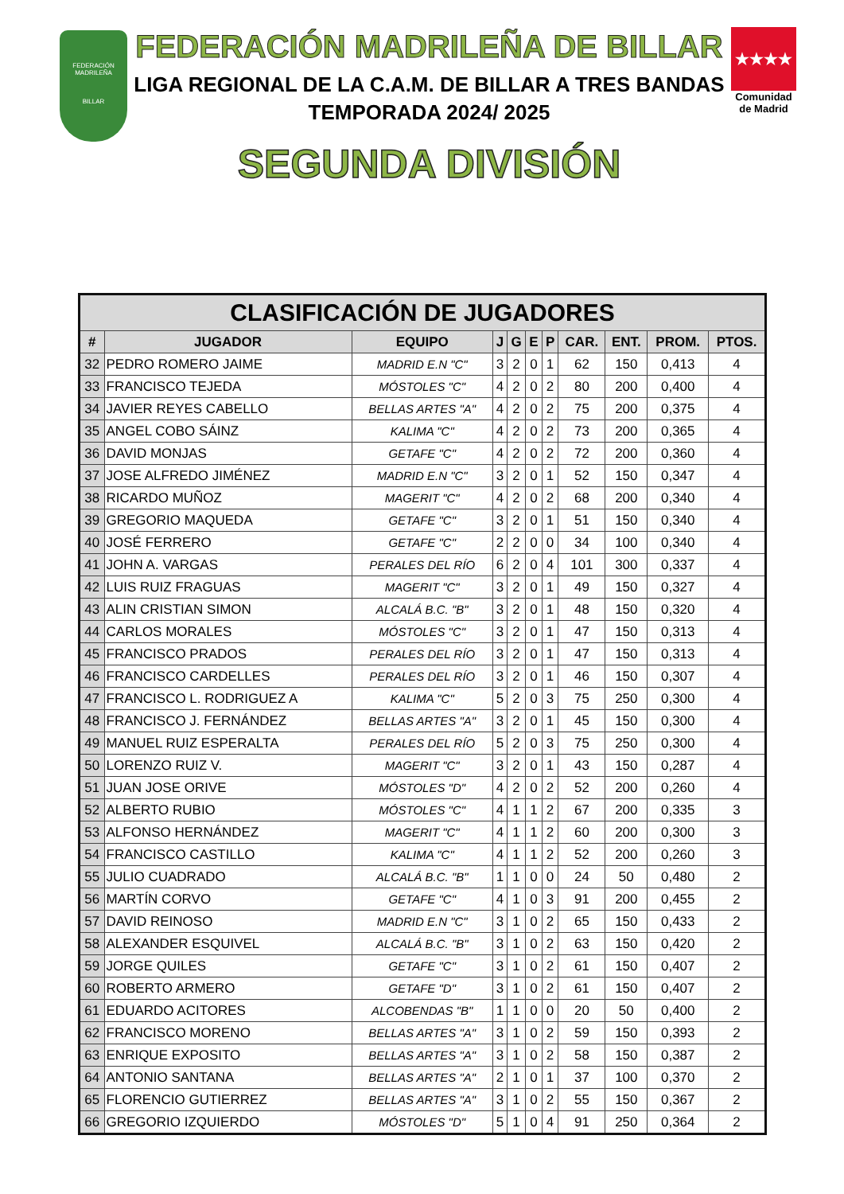FEDERACIÓN MADRILEÑA
BILLAR
FEDERACIÓN MADRILEÑA DE BILLAR
LIGA REGIONAL DE LA C.A.M. DE BILLAR A TRES BANDAS
TEMPORADA 2024/ 2025
SEGUNDA DIVISIÓN
★★★★
Comunidad de Madrid
| CLASIFICACIÓN DE JUGADORES | | | | | | | | | | |
| --- | --- | --- | --- | --- | --- | --- | --- | --- | --- | --- |
| # | JUGADOR | EQUIPO | J | G | E | P | CAR. | ENT. | PROM. | PTOS. |
| 32 | PEDRO ROMERO JAIME | MADRID E.N "C" | 3 | 2 | 0 | 1 | 62 | 150 | 0,413 | 4 |
| 33 | FRANCISCO TEJEDA | MÓSTOLES "C" | 4 | 2 | 0 | 2 | 80 | 200 | 0,400 | 4 |
| 34 | JAVIER REYES CABELLO | BELLAS ARTES "A" | 4 | 2 | 0 | 2 | 75 | 200 | 0,375 | 4 |
| 35 | ANGEL COBO SÁINZ | KALIMA "C" | 4 | 2 | 0 | 2 | 73 | 200 | 0,365 | 4 |
| 36 | DAVID MONJAS | GETAFE "C" | 4 | 2 | 0 | 2 | 72 | 200 | 0,360 | 4 |
| 37 | JOSE ALFREDO JIMÉNEZ | MADRID E.N "C" | 3 | 2 | 0 | 1 | 52 | 150 | 0,347 | 4 |
| 38 | RICARDO MUÑOZ | MAGERIT "C" | 4 | 2 | 0 | 2 | 68 | 200 | 0,340 | 4 |
| 39 | GREGORIO MAQUEDA | GETAFE "C" | 3 | 2 | 0 | 1 | 51 | 150 | 0,340 | 4 |
| 40 | JOSÉ FERRERO | GETAFE "C" | 2 | 2 | 0 | 0 | 34 | 100 | 0,340 | 4 |
| 41 | JOHN A. VARGAS | PERALES DEL RÍO | 6 | 2 | 0 | 4 | 101 | 300 | 0,337 | 4 |
| 42 | LUIS RUIZ FRAGUAS | MAGERIT "C" | 3 | 2 | 0 | 1 | 49 | 150 | 0,327 | 4 |
| 43 | ALIN CRISTIAN SIMON | ALCALÁ B.C. "B" | 3 | 2 | 0 | 1 | 48 | 150 | 0,320 | 4 |
| 44 | CARLOS MORALES | MÓSTOLES "C" | 3 | 2 | 0 | 1 | 47 | 150 | 0,313 | 4 |
| 45 | FRANCISCO PRADOS | PERALES DEL RÍO | 3 | 2 | 0 | 1 | 47 | 150 | 0,313 | 4 |
| 46 | FRANCISCO CARDELLES | PERALES DEL RÍO | 3 | 2 | 0 | 1 | 46 | 150 | 0,307 | 4 |
| 47 | FRANCISCO L. RODRIGUEZ A | KALIMA "C" | 5 | 2 | 0 | 3 | 75 | 250 | 0,300 | 4 |
| 48 | FRANCISCO J. FERNÁNDEZ | BELLAS ARTES "A" | 3 | 2 | 0 | 1 | 45 | 150 | 0,300 | 4 |
| 49 | MANUEL RUIZ ESPERALTA | PERALES DEL RÍO | 5 | 2 | 0 | 3 | 75 | 250 | 0,300 | 4 |
| 50 | LORENZO RUIZ V. | MAGERIT "C" | 3 | 2 | 0 | 1 | 43 | 150 | 0,287 | 4 |
| 51 | JUAN JOSE ORIVE | MÓSTOLES "D" | 4 | 2 | 0 | 2 | 52 | 200 | 0,260 | 4 |
| 52 | ALBERTO RUBIO | MÓSTOLES "C" | 4 | 1 | 1 | 2 | 67 | 200 | 0,335 | 3 |
| 53 | ALFONSO HERNÁNDEZ | MAGERIT "C" | 4 | 1 | 1 | 2 | 60 | 200 | 0,300 | 3 |
| 54 | FRANCISCO CASTILLO | KALIMA "C" | 4 | 1 | 1 | 2 | 52 | 200 | 0,260 | 3 |
| 55 | JULIO CUADRADO | ALCALÁ B.C. "B" | 1 | 1 | 0 | 0 | 24 | 50 | 0,480 | 2 |
| 56 | MARTÍN CORVO | GETAFE "C" | 4 | 1 | 0 | 3 | 91 | 200 | 0,455 | 2 |
| 57 | DAVID REINOSO | MADRID E.N "C" | 3 | 1 | 0 | 2 | 65 | 150 | 0,433 | 2 |
| 58 | ALEXANDER ESQUIVEL | ALCALÁ B.C. "B" | 3 | 1 | 0 | 2 | 63 | 150 | 0,420 | 2 |
| 59 | JORGE QUILES | GETAFE "C" | 3 | 1 | 0 | 2 | 61 | 150 | 0,407 | 2 |
| 60 | ROBERTO ARMERO | GETAFE "D" | 3 | 1 | 0 | 2 | 61 | 150 | 0,407 | 2 |
| 61 | EDUARDO ACITORES | ALCOBENDAS "B" | 1 | 1 | 0 | 0 | 20 | 50 | 0,400 | 2 |
| 62 | FRANCISCO MORENO | BELLAS ARTES "A" | 3 | 1 | 0 | 2 | 59 | 150 | 0,393 | 2 |
| 63 | ENRIQUE EXPOSITO | BELLAS ARTES "A" | 3 | 1 | 0 | 2 | 58 | 150 | 0,387 | 2 |
| 64 | ANTONIO SANTANA | BELLAS ARTES "A" | 2 | 1 | 0 | 1 | 37 | 100 | 0,370 | 2 |
| 65 | FLORENCIO GUTIERREZ | BELLAS ARTES "A" | 3 | 1 | 0 | 2 | 55 | 150 | 0,367 | 2 |
| 66 | GREGORIO IZQUIERDO | MÓSTOLES "D" | 5 | 1 | 0 | 4 | 91 | 250 | 0,364 | 2 |